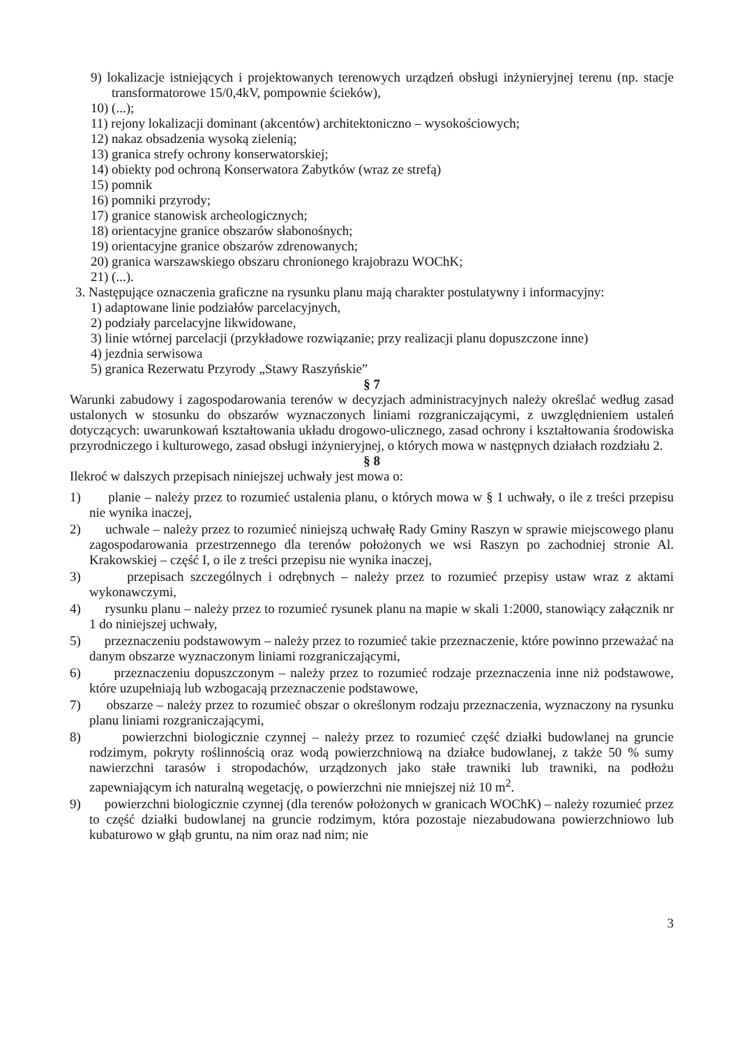9) lokalizacje istniejących i projektowanych terenowych urządzeń obsługi inżynieryjnej terenu (np. stacje transformatorowe 15/0,4kV, pompownie ścieków),
10) (...);
11) rejony lokalizacji dominant (akcentów) architektoniczno – wysokościowych;
12) nakaz obsadzenia wysoką zielenią;
13) granica strefy ochrony konserwatorskiej;
14) obiekty pod ochroną Konserwatora Zabytków (wraz ze strefą)
15) pomnik
16) pomniki przyrody;
17) granice stanowisk archeologicznych;
18) orientacyjne granice obszarów słabonośnych;
19) orientacyjne granice obszarów zdrenowanych;
20) granica warszawskiego obszaru chronionego krajobrazu WOChK;
21) (...).
3. Następujące oznaczenia graficzne na rysunku planu mają charakter postulatywny i informacyjny:
1) adaptowane linie podziałów parcelacyjnych,
2) podziały parcelacyjne likwidowane,
3) linie wtórnej parcelacji (przykładowe rozwiązanie; przy realizacji planu dopuszczone inne)
4) jezdnia serwisowa
5) granica Rezerwatu Przyrody „Stawy Raszyńskie”
§ 7
Warunki zabudowy i zagospodarowania terenów w decyzjach administracyjnych należy określać według zasad ustalonych w stosunku do obszarów wyznaczonych liniami rozgraniczającymi, z uwzględnieniem ustaleń dotyczących: uwarunkowań kształtowania układu drogowo-ulicznego, zasad ochrony i kształtowania środowiska przyrodniczego i kulturowego, zasad obsługi inżynieryjnej, o których mowa w następnych działach rozdziału 2.
§ 8
Ilekroć w dalszych przepisach niniejszej uchwały jest mowa o:
1) planie – należy przez to rozumieć ustalenia planu, o których mowa w § 1 uchwały, o ile z treści przepisu nie wynika inaczej,
2) uchwale – należy przez to rozumieć niniejszą uchwałę Rady Gminy Raszyn w sprawie miejscowego planu zagospodarowania przestrzennego dla terenów położonych we wsi Raszyn po zachodniej stronie Al. Krakowskiej – część I, o ile z treści przepisu nie wynika inaczej,
3) przepisach szczególnych i odrębnych – należy przez to rozumieć przepisy ustaw wraz z aktami wykonawczymi,
4) rysunku planu – należy przez to rozumieć rysunek planu na mapie w skali 1:2000, stanowiący załącznik nr 1 do niniejszej uchwały,
5) przeznaczeniu podstawowym – należy przez to rozumieć takie przeznaczenie, które powinno przeważać na danym obszarze wyznaczonym liniami rozgraniczającymi,
6) przeznaczeniu dopuszczonym – należy przez to rozumieć rodzaje przeznaczenia inne niż podstawowe, które uzupełniają lub wzbogacają przeznaczenie podstawowe,
7) obszarze – należy przez to rozumieć obszar o określonym rodzaju przeznaczenia, wyznaczony na rysunku planu liniami rozgraniczającymi,
8) powierzchni biologicznie czynnej – należy przez to rozumieć część działki budowlanej na gruncie rodzimym, pokryty roślinnością oraz wodą powierzchniową na działce budowlanej, z także 50 % sumy nawierzchni tarasów i stropodachów, urządzonych jako stałe trawniki lub trawniki, na podłożu zapewniającym ich naturalną wegetację, o powierzchni nie mniejszej niż 10 m<sup>2</sup>.
9) powierzchni biologicznie czynnej (dla terenów położonych w granicach WOChK) – należy rozumieć przez to część działki budowlanej na gruncie rodzimym, która pozostaje niezabudowana powierzchniowo lub kubaturowo w głąb gruntu, na nim oraz nad nim; nie
3